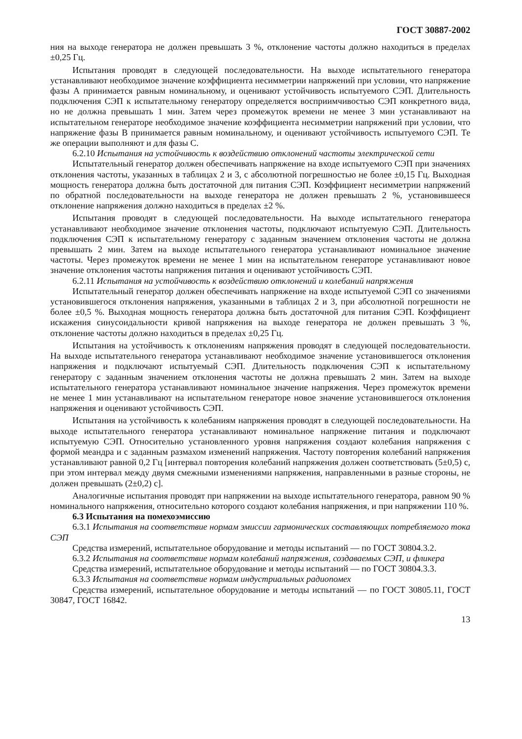ГОСТ 30887-2002
ния на выходе генератора не должен превышать 3 %, отклонение частоты должно находиться в пределах ±0,25 Гц.
Испытания проводят в следующей последовательности. На выходе испытательного генератора устанавливают необходимое значение коэффициента несимметрии напряжений при условии, что напряжение фазы А принимается равным номинальному, и оценивают устойчивость испытуемого СЭП. Длительность подключения СЭП к испытательному генератору определяется восприимчивостью СЭП конкретного вида, но не должна превышать 1 мин. Затем через промежуток времени не менее 3 мин устанавливают на испытательном генераторе необходимое значение коэффициента несимметрии напряжений при условии, что напряжение фазы В принимается равным номинальному, и оценивают устойчивость испытуемого СЭП. Те же операции выполняют и для фазы С.
6.2.10 Испытания на устойчивость к воздействию отклонений частоты электрической сети
Испытательный генератор должен обеспечивать напряжение на входе испытуемого СЭП при значениях отклонения частоты, указанных в таблицах 2 и 3, с абсолютной погрешностью не более ±0,15 Гц. Выходная мощность генератора должна быть достаточной для питания СЭП. Коэффициент несимметрии напряжений по обратной последовательности на выходе генератора не должен превышать 2 %, установившееся отклонение напряжения должно находиться в пределах ±2 %.
Испытания проводят в следующей последовательности. На выходе испытательного генератора устанавливают необходимое значение отклонения частоты, подключают испытуемую СЭП. Длительность подключения СЭП к испытательному генератору с заданным значением отклонения частоты не должна превышать 2 мин. Затем на выходе испытательного генератора устанавливают номинальное значение частоты. Через промежуток времени не менее 1 мин на испытательном генераторе устанавливают новое значение отклонения частоты напряжения питания и оценивают устойчивость СЭП.
6.2.11 Испытания на устойчивость к воздействию отклонений и колебаний напряжения
Испытательный генератор должен обеспечивать напряжение на входе испытуемой СЭП со значениями установившегося отклонения напряжения, указанными в таблицах 2 и 3, при абсолютной погрешности не более ±0,5 %. Выходная мощность генератора должна быть достаточной для питания СЭП. Коэффициент искажения синусоидальности кривой напряжения на выходе генератора не должен превышать 3 %, отклонение частоты должно находиться в пределах ±0,25 Гц.
Испытания на устойчивость к отклонениям напряжения проводят в следующей последовательности. На выходе испытательного генератора устанавливают необходимое значение установившегося отклонения напряжения и подключают испытуемый СЭП. Длительность подключения СЭП к испытательному генератору с заданным значением отклонения частоты не должна превышать 2 мин. Затем на выходе испытательного генератора устанавливают номинальное значение напряжения. Через промежуток времени не менее 1 мин устанавливают на испытательном генераторе новое значение установившегося отклонения напряжения и оценивают устойчивость СЭП.
Испытания на устойчивость к колебаниям напряжения проводят в следующей последовательности. На выходе испытательного генератора устанавливают номинальное напряжение питания и подключают испытуемую СЭП. Относительно установленного уровня напряжения создают колебания напряжения с формой меандра и с заданным размахом изменений напряжения. Частоту повторения колебаний напряжения устанавливают равной 0,2 Гц [интервал повторения колебаний напряжения должен соответствовать (5±0,5) с, при этом интервал между двумя смежными изменениями напряжения, направленными в разные стороны, не должен превышать (2±0,2) с].
Аналогичные испытания проводят при напряжении на выходе испытательного генератора, равном 90 % номинального напряжения, относительно которого создают колебания напряжения, и при напряжении 110 %.
6.3 Испытания на помехоэмиссию
6.3.1 Испытания на соответствие нормам эмиссии гармонических составляющих потребляемого тока СЭП
Средства измерений, испытательное оборудование и методы испытаний — по ГОСТ 30804.3.2.
6.3.2 Испытания на соответствие нормам колебаний напряжения, создаваемых СЭП, и фликера
Средства измерений, испытательное оборудование и методы испытаний — по ГОСТ 30804.3.3.
6.3.3 Испытания на соответствие нормам индустриальных радиопомех
Средства измерений, испытательное оборудование и методы испытаний — по ГОСТ 30805.11, ГОСТ 30847, ГОСТ 16842.
13